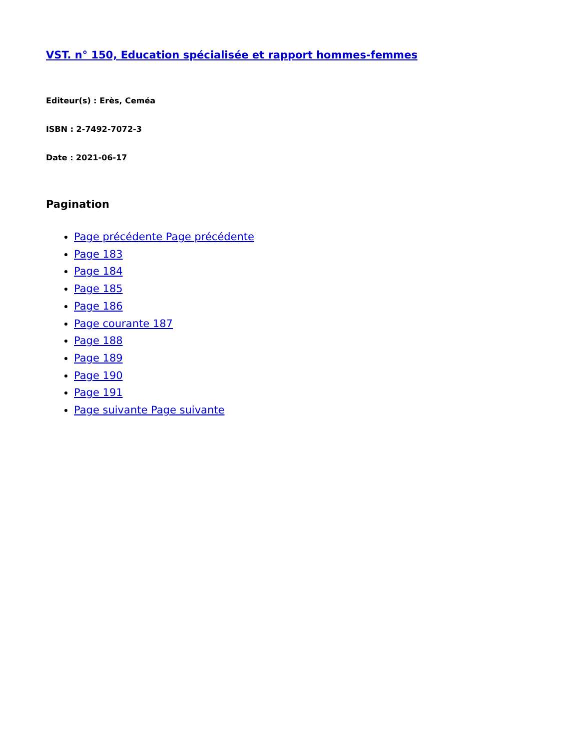VST. n° 150, Education spécialisée et rapport hommes-femmes
Editeur(s) : Erès, Ceméa
ISBN : 2-7492-7072-3
Date : 2021-06-17
Pagination
Page précédente Page précédente
Page 183
Page 184
Page 185
Page 186
Page courante 187
Page 188
Page 189
Page 190
Page 191
Page suivante Page suivante